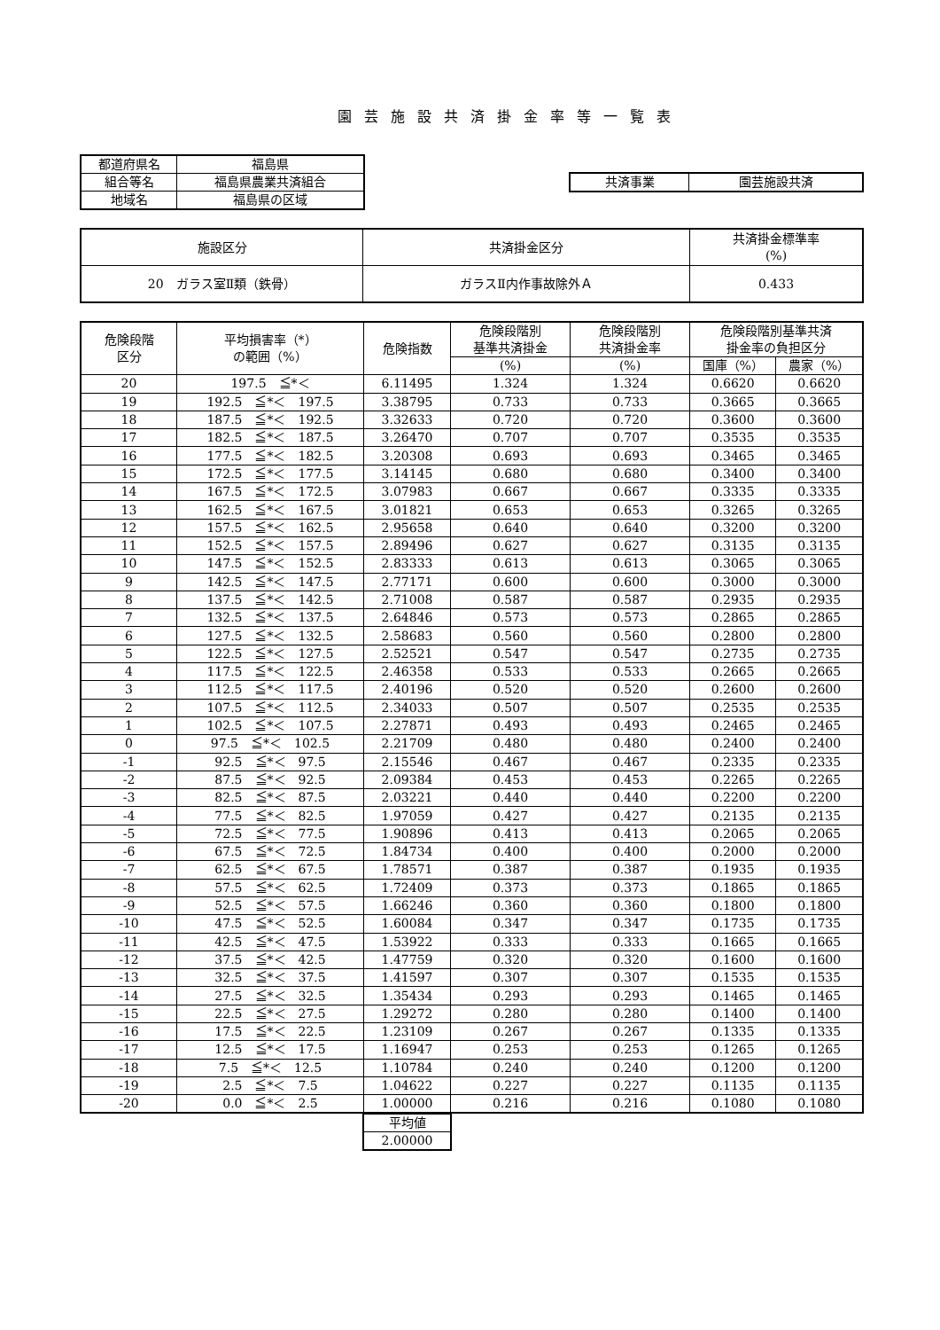園芸施設共済掛金率等一覧表
| 都道府県名 | 福島県 |
| 組合等名 | 福島県農業共済組合 |
| 地域名 | 福島県の区域 |
| 共済事業 | 園芸施設共済 |
| 施設区分 | 共済掛金区分 | 共済掛金標準率 (%) |
| 20 ガラス室Ⅱ類（鉄骨） | ガラスⅡ内作事故除外Ａ | 0.433 |
| 危険段階 区分 | 平均損害率（*） の範囲（%） | 危険指数 | 危険段階別 基準共済掛金 | 危険段階別 共済掛金率 | 危険段階別基準共済 掛金率の負担区分 | |
| | | | (%) | (%) | 国庫（%） | 農家（%） |
| 20 | 197.5 ≦*＜ | 6.11495 | 1.324 | 1.324 | 0.6620 | 0.6620 |
| 19 | 192.5 ≦*＜ 197.5 | 3.38795 | 0.733 | 0.733 | 0.3665 | 0.3665 |
| 18 | 187.5 ≦*＜ 192.5 | 3.32633 | 0.720 | 0.720 | 0.3600 | 0.3600 |
| 17 | 182.5 ≦*＜ 187.5 | 3.26470 | 0.707 | 0.707 | 0.3535 | 0.3535 |
| 16 | 177.5 ≦*＜ 182.5 | 3.20308 | 0.693 | 0.693 | 0.3465 | 0.3465 |
| 15 | 172.5 ≦*＜ 177.5 | 3.14145 | 0.680 | 0.680 | 0.3400 | 0.3400 |
| 14 | 167.5 ≦*＜ 172.5 | 3.07983 | 0.667 | 0.667 | 0.3335 | 0.3335 |
| 13 | 162.5 ≦*＜ 167.5 | 3.01821 | 0.653 | 0.653 | 0.3265 | 0.3265 |
| 12 | 157.5 ≦*＜ 162.5 | 2.95658 | 0.640 | 0.640 | 0.3200 | 0.3200 |
| 11 | 152.5 ≦*＜ 157.5 | 2.89496 | 0.627 | 0.627 | 0.3135 | 0.3135 |
| 10 | 147.5 ≦*＜ 152.5 | 2.83333 | 0.613 | 0.613 | 0.3065 | 0.3065 |
| 9 | 142.5 ≦*＜ 147.5 | 2.77171 | 0.600 | 0.600 | 0.3000 | 0.3000 |
| 8 | 137.5 ≦*＜ 142.5 | 2.71008 | 0.587 | 0.587 | 0.2935 | 0.2935 |
| 7 | 132.5 ≦*＜ 137.5 | 2.64846 | 0.573 | 0.573 | 0.2865 | 0.2865 |
| 6 | 127.5 ≦*＜ 132.5 | 2.58683 | 0.560 | 0.560 | 0.2800 | 0.2800 |
| 5 | 122.5 ≦*＜ 127.5 | 2.52521 | 0.547 | 0.547 | 0.2735 | 0.2735 |
| 4 | 117.5 ≦*＜ 122.5 | 2.46358 | 0.533 | 0.533 | 0.2665 | 0.2665 |
| 3 | 112.5 ≦*＜ 117.5 | 2.40196 | 0.520 | 0.520 | 0.2600 | 0.2600 |
| 2 | 107.5 ≦*＜ 112.5 | 2.34033 | 0.507 | 0.507 | 0.2535 | 0.2535 |
| 1 | 102.5 ≦*＜ 107.5 | 2.27871 | 0.493 | 0.493 | 0.2465 | 0.2465 |
| 0 | 97.5 ≦*＜ 102.5 | 2.21709 | 0.480 | 0.480 | 0.2400 | 0.2400 |
| -1 | 92.5 ≦*＜ 97.5 | 2.15546 | 0.467 | 0.467 | 0.2335 | 0.2335 |
| -2 | 87.5 ≦*＜ 92.5 | 2.09384 | 0.453 | 0.453 | 0.2265 | 0.2265 |
| -3 | 82.5 ≦*＜ 87.5 | 2.03221 | 0.440 | 0.440 | 0.2200 | 0.2200 |
| -4 | 77.5 ≦*＜ 82.5 | 1.97059 | 0.427 | 0.427 | 0.2135 | 0.2135 |
| -5 | 72.5 ≦*＜ 77.5 | 1.90896 | 0.413 | 0.413 | 0.2065 | 0.2065 |
| -6 | 67.5 ≦*＜ 72.5 | 1.84734 | 0.400 | 0.400 | 0.2000 | 0.2000 |
| -7 | 62.5 ≦*＜ 67.5 | 1.78571 | 0.387 | 0.387 | 0.1935 | 0.1935 |
| -8 | 57.5 ≦*＜ 62.5 | 1.72409 | 0.373 | 0.373 | 0.1865 | 0.1865 |
| -9 | 52.5 ≦*＜ 57.5 | 1.66246 | 0.360 | 0.360 | 0.1800 | 0.1800 |
| -10 | 47.5 ≦*＜ 52.5 | 1.60084 | 0.347 | 0.347 | 0.1735 | 0.1735 |
| -11 | 42.5 ≦*＜ 47.5 | 1.53922 | 0.333 | 0.333 | 0.1665 | 0.1665 |
| -12 | 37.5 ≦*＜ 42.5 | 1.47759 | 0.320 | 0.320 | 0.1600 | 0.1600 |
| -13 | 32.5 ≦*＜ 37.5 | 1.41597 | 0.307 | 0.307 | 0.1535 | 0.1535 |
| -14 | 27.5 ≦*＜ 32.5 | 1.35434 | 0.293 | 0.293 | 0.1465 | 0.1465 |
| -15 | 22.5 ≦*＜ 27.5 | 1.29272 | 0.280 | 0.280 | 0.1400 | 0.1400 |
| -16 | 17.5 ≦*＜ 22.5 | 1.23109 | 0.267 | 0.267 | 0.1335 | 0.1335 |
| -17 | 12.5 ≦*＜ 17.5 | 1.16947 | 0.253 | 0.253 | 0.1265 | 0.1265 |
| -18 | 7.5 ≦*＜ 12.5 | 1.10784 | 0.240 | 0.240 | 0.1200 | 0.1200 |
| -19 | 2.5 ≦*＜ 7.5 | 1.04622 | 0.227 | 0.227 | 0.1135 | 0.1135 |
| -20 | 0.0 ≦*＜ 2.5 | 1.00000 | 0.216 | 0.216 | 0.1080 | 0.1080 |
| 平均値 |
| 2.00000 |